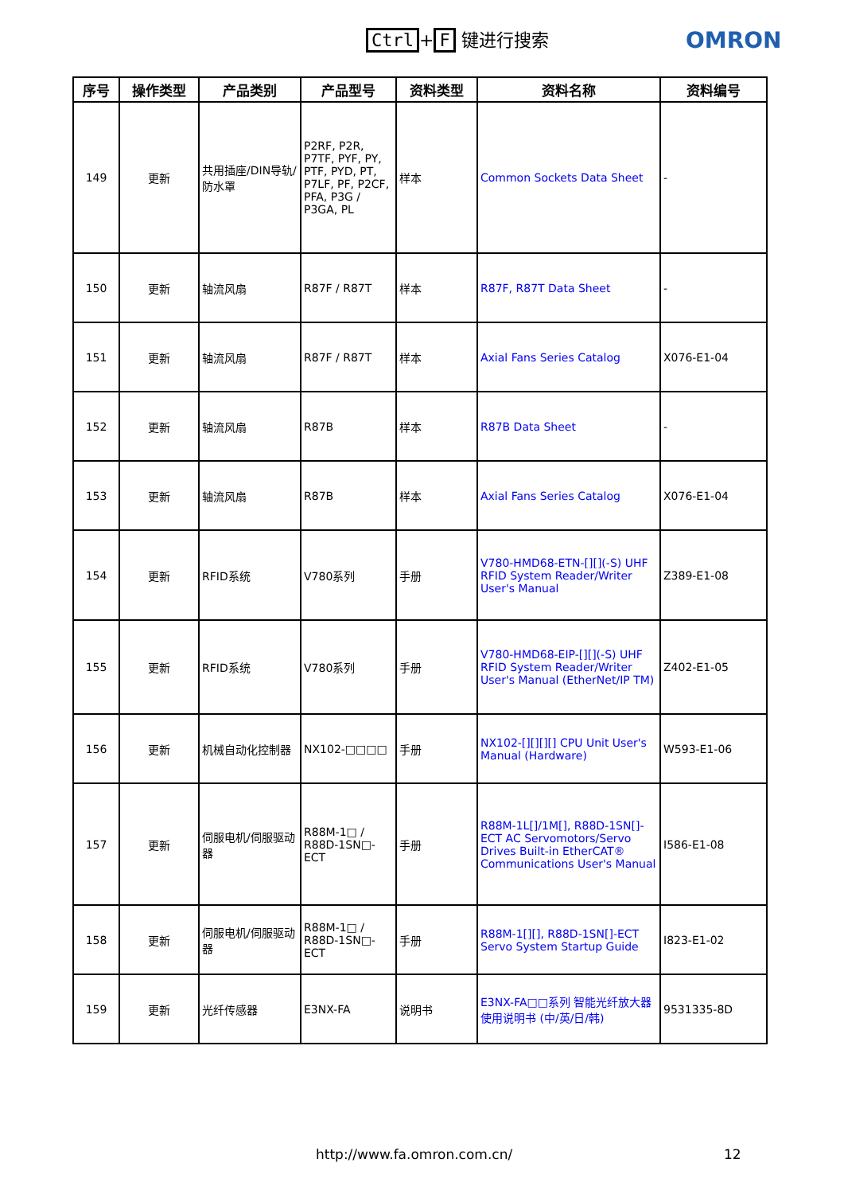Ctrl + F 键进行搜索 OMRON
| 序号 | 操作类型 | 产品类别 | 产品型号 | 资料类型 | 资料名称 | 资料编号 |
| --- | --- | --- | --- | --- | --- | --- |
| 149 | 更新 | 共用插座/DIN导轨/防水罩 | P2RF, P2R, P7TF, PYF, PY, PTF, PYD, PT, P7LF, PF, P2CF, PFA, P3G / P3GA, PL | 样本 | Common Sockets Data Sheet | - |
| 150 | 更新 | 轴流风扇 | R87F / R87T | 样本 | R87F, R87T Data Sheet | - |
| 151 | 更新 | 轴流风扇 | R87F / R87T | 样本 | Axial Fans Series Catalog | X076-E1-04 |
| 152 | 更新 | 轴流风扇 | R87B | 样本 | R87B Data Sheet | - |
| 153 | 更新 | 轴流风扇 | R87B | 样本 | Axial Fans Series Catalog | X076-E1-04 |
| 154 | 更新 | RFID系统 | V780系列 | 手册 | V780-HMD68-ETN-[][](-S) UHF RFID System Reader/Writer User's Manual | Z389-E1-08 |
| 155 | 更新 | RFID系统 | V780系列 | 手册 | V780-HMD68-EIP-[][](-S) UHF RFID System Reader/Writer User's Manual (EtherNet/IP TM) | Z402-E1-05 |
| 156 | 更新 | 机械自动化控制器 | NX102-□□□□ | 手册 | NX102-[][][][] CPU Unit User's Manual (Hardware) | W593-E1-06 |
| 157 | 更新 | 伺服电机/伺服驱动器 | R88M-1□ / R88D-1SN□-ECT | 手册 | R88M-1L[]/1M[], R88D-1SN[]-ECT AC Servomotors/Servo Drives Built-in EtherCAT® Communications User's Manual | I586-E1-08 |
| 158 | 更新 | 伺服电机/伺服驱动器 | R88M-1□ / R88D-1SN□-ECT | 手册 | R88M-1[][], R88D-1SN[]-ECT Servo System Startup Guide | I823-E1-02 |
| 159 | 更新 | 光纤传感器 | E3NX-FA | 说明书 | E3NX-FA□□系列 智能光纤放大器 使用说明书 (中/英/日/韩) | 9531335-8D |
http://www.fa.omron.com.cn/ 12